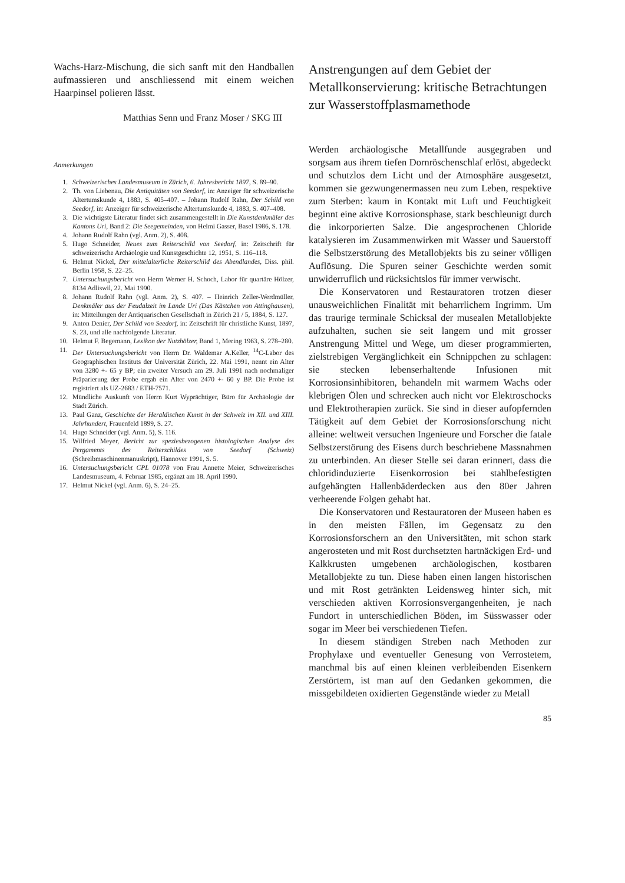Wachs-Harz-Mischung, die sich sanft mit den Handballen aufmassieren und anschliessend mit einem weichen Haarpinsel polieren lässt.
Matthias Senn und Franz Moser / SKG III
Anmerkungen
1. Schweizerisches Landesmuseum in Zürich, 6. Jahresbericht 1897, S. 89–90.
2. Th. von Liebenau, Die Antiquitäten von Seedorf, in: Anzeiger für schweizerische Altertumskunde 4, 1883, S. 405–407. – Johann Rudolf Rahn, Der Schild von Seedorf, in: Anzeiger für schweizerische Altertumskunde 4, 1883, S. 407–408.
3. Die wichtigste Literatur findet sich zusammengestellt in Die Kunstdenkmäler des Kantons Uri, Band 2: Die Seegemeinden, von Helmi Gasser, Basel 1986, S. 178.
4. Johann Rudolf Rahn (vgl. Anm. 2), S. 408.
5. Hugo Schneider, Neues zum Reiterschild von Seedorf, in: Zeitschrift für schweizerische Archäologie und Kunstgeschichte 12, 1951, S. 116–118.
6. Helmut Nickel, Der mittelalterliche Reiterschild des Abendlandes, Diss. phil. Berlin 1958, S. 22–25.
7. Untersuchungsbericht von Herrn Werner H. Schoch, Labor für quartäre Hölzer, 8134 Adliswil, 22. Mai 1990.
8. Johann Rudolf Rahn (vgl. Anm. 2), S. 407. – Heinrich Zeller-Werdmüller, Denkmäler aus der Feudalzeit im Lande Uri (Das Kästchen von Attinghausen), in: Mitteilungen der Antiquarischen Gesellschaft in Zürich 21 / 5, 1884, S. 127.
9. Anton Denier, Der Schild von Seedorf, in: Zeitschrift für christliche Kunst, 1897, S. 23, und alle nachfolgende Literatur.
10. Helmut F. Begemann, Lexikon der Nutzhölzer, Band 1, Mering 1963, S. 278–280.
11. Der Untersuchungsbericht von Herrn Dr. Waldemar A.Keller, <sup>14</sup>C-Labor des Geographischen Instituts der Universität Zürich, 22. Mai 1991, nennt ein Alter von 3280 +- 65 y BP; ein zweiter Versuch am 29. Juli 1991 nach nochmaliger Präparierung der Probe ergab ein Alter von 2470 +- 60 y BP. Die Probe ist registriert als UZ-2683 / ETH-7571.
12. Mündliche Auskunft von Herrn Kurt Wyprächtiger, Büro für Archäologie der Stadt Zürich.
13. Paul Ganz, Geschichte der Heraldischen Kunst in der Schweiz im XII. und XIII. Jahrhundert, Frauenfeld 1899, S. 27.
14. Hugo Schneider (vgl. Anm. 5), S. 116.
15. Wilfried Meyer, Bericht zur speziesbezogenen histologischen Analyse des Pergaments des Reiterschildes von Seedorf (Schweiz) (Schreibmaschinenmanuskript), Hannover 1991, S. 5.
16. Untersuchungsbericht CPL 01078 von Frau Annette Meier, Schweizerisches Landesmuseum, 4. Februar 1985, ergänzt am 18. April 1990.
17. Helmut Nickel (vgl. Anm. 6), S. 24–25.
Anstrengungen auf dem Gebiet der Metallkonservierung: kritische Betrachtungen zur Wasserstoffplasmamethode
Werden archäologische Metallfunde ausgegraben und sorgsam aus ihrem tiefen Dornröschenschlaf erlöst, abgedeckt und schutzlos dem Licht und der Atmosphäre ausgesetzt, kommen sie gezwungenermassen neu zum Leben, respektive zum Sterben: kaum in Kontakt mit Luft und Feuchtigkeit beginnt eine aktive Korrosionsphase, stark beschleunigt durch die inkorporierten Salze. Die angesprochenen Chloride katalysieren im Zusammenwirken mit Wasser und Sauerstoff die Selbstzerstörung des Metallobjekts bis zu seiner völligen Auflösung. Die Spuren seiner Geschichte werden somit unwiderruflich und rücksichtslos für immer verwischt.
Die Konservatoren und Restauratoren trotzen dieser unausweichlichen Finalität mit beharrlichem Ingrimm. Um das traurige terminale Schicksal der musealen Metallobjekte aufzuhalten, suchen sie seit langem und mit grosser Anstrengung Mittel und Wege, um dieser programmierten, zielstrebigen Vergänglichkeit ein Schnippchen zu schlagen: sie stecken lebenserhaltende Infusionen mit Korrosionsinhibitoren, behandeln mit warmem Wachs oder klebrigen Ölen und schrecken auch nicht vor Elektroschocks und Elektrotherapien zurück. Sie sind in dieser aufopfernden Tätigkeit auf dem Gebiet der Korrosionsforschung nicht alleine: weltweit versuchen Ingenieure und Forscher die fatale Selbstzerstörung des Eisens durch beschriebene Massnahmen zu unterbinden. An dieser Stelle sei daran erinnert, dass die chloridinduzierte Eisenkorrosion bei stahlbefestigten aufgehängten Hallenbäderdecken aus den 80er Jahren verheerende Folgen gehabt hat.
Die Konservatoren und Restauratoren der Museen haben es in den meisten Fällen, im Gegensatz zu den Korrosionsforschern an den Universitäten, mit schon stark angerosteten und mit Rost durchsetzten hartnäckigen Erd- und Kalkkrusten umgebenen archäologischen, kostbaren Metallobjekte zu tun. Diese haben einen langen historischen und mit Rost getränkten Leidensweg hinter sich, mit verschieden aktiven Korrosionsvergangenheiten, je nach Fundort in unterschiedlichen Böden, im Süsswasser oder sogar im Meer bei verschiedenen Tiefen.
In diesem ständigen Streben nach Methoden zur Prophylaxe und eventueller Genesung von Verrostetem, manchmal bis auf einen kleinen verbleibenden Eisenkern Zerstörtem, ist man auf den Gedanken gekommen, die missgebildeten oxidierten Gegenstände wieder zu Metall
85